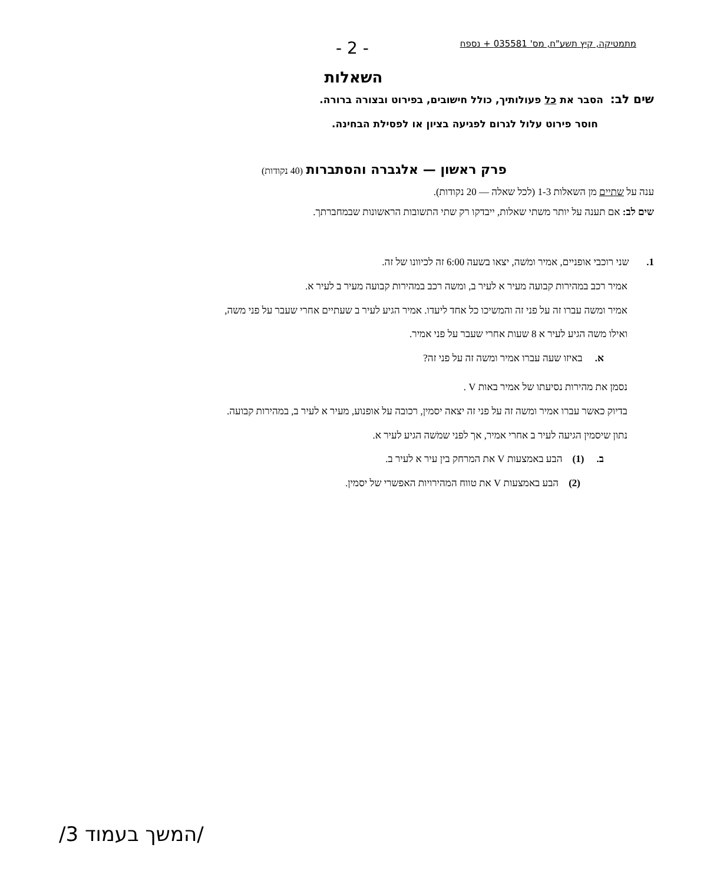מתמטיקה, קיץ תשע"ח, מס' 035581 + נספח
- 2 -
השאלות
שים לב: הסבר את כל פעולותיך, כולל חישובים, בפירוט ובצורה ברורה.
חוסר פירוט עלול לגרום לפגיעה בציון או לפסילת הבחינה.
פרק ראשון — אלגברה והסתברות (40 נקודות)
ענה על שתיים מן השאלות 1-3 (לכל שאלה — 20 נקודות).
שים לב: אם תענה על יותר משתי שאלות, ייבדקו רק שתי התשובות הראשונות שבמחברתך.
1. שני רוכבי אופניים, אמיר ומֹשה, יצאו בשעה 6:00 זה לכיוונו של זה.
אמיר רכב במהירות קבועה מעיר א לעיר ב, ומשה רכב במהירות קבועה מעיר ב לעיר א.
אמיר ומשה עברו זה על פני זה והמשיכו כל אחד ליעדו. אמיר הגיע לעיר ב שעתיים אחרי שעבר על פני משה,
ואילו משה הגיע לעיר א 8 שעות אחרי שעבר על פני אמיר.
א. באיזו שעה עברו אמיר ומשה זה על פני זה?
נסמן את מהירות נסיעתו של אמיר באות V .
בדיוק כאשר עברו אמיר ומשה זה על פני זה יצאה יסמין, רכובה על אופנוע, מעיר א לעיר ב, במהירות קבועה.
נתון שיסמין הגיעה לעיר ב אחרי אמיר, אך לפני שמֹשה הגיע לעיר א.
ב. (1) הבע באמצעות V את המרחק בין עיר א לעיר ב.
(2) הבע באמצעות V את טווח המהירויות האפשרי של יסמין.
/המשך בעמוד 3/